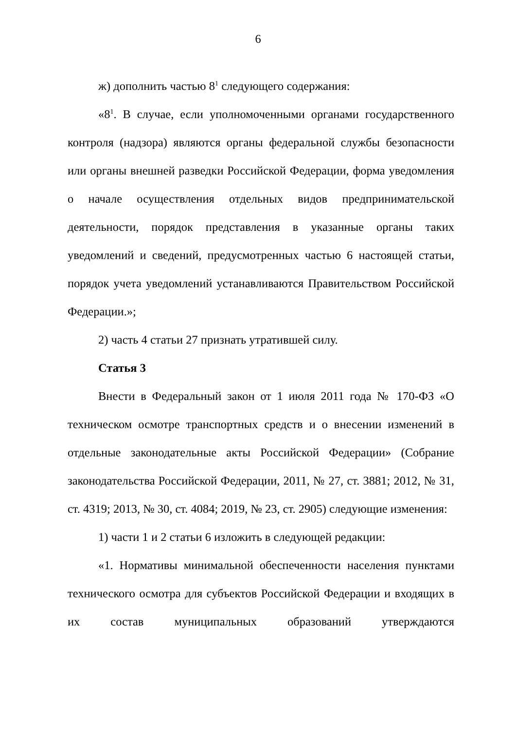6
ж) дополнить частью 8<sup>1</sup> следующего содержания:
«8<sup>1</sup>. В случае, если уполномоченными органами государственного контроля (надзора) являются органы федеральной службы безопасности или органы внешней разведки Российской Федерации, форма уведомления о начале осуществления отдельных видов предпринимательской деятельности, порядок представления в указанные органы таких уведомлений и сведений, предусмотренных частью 6 настоящей статьи, порядок учета уведомлений устанавливаются Правительством Российской Федерации.»;
2) часть 4 статьи 27 признать утратившей силу.
Статья 3
Внести в Федеральный закон от 1 июля 2011 года № 170-ФЗ «О техническом осмотре транспортных средств и о внесении изменений в отдельные законодательные акты Российской Федерации» (Собрание законодательства Российской Федерации, 2011, № 27, ст. 3881; 2012, № 31, ст. 4319; 2013, № 30, ст. 4084; 2019, № 23, ст. 2905) следующие изменения:
1) части 1 и 2 статьи 6 изложить в следующей редакции:
«1. Нормативы минимальной обеспеченности населения пунктами технического осмотра для субъектов Российской Федерации и входящих в их состав муниципальных образований утверждаются